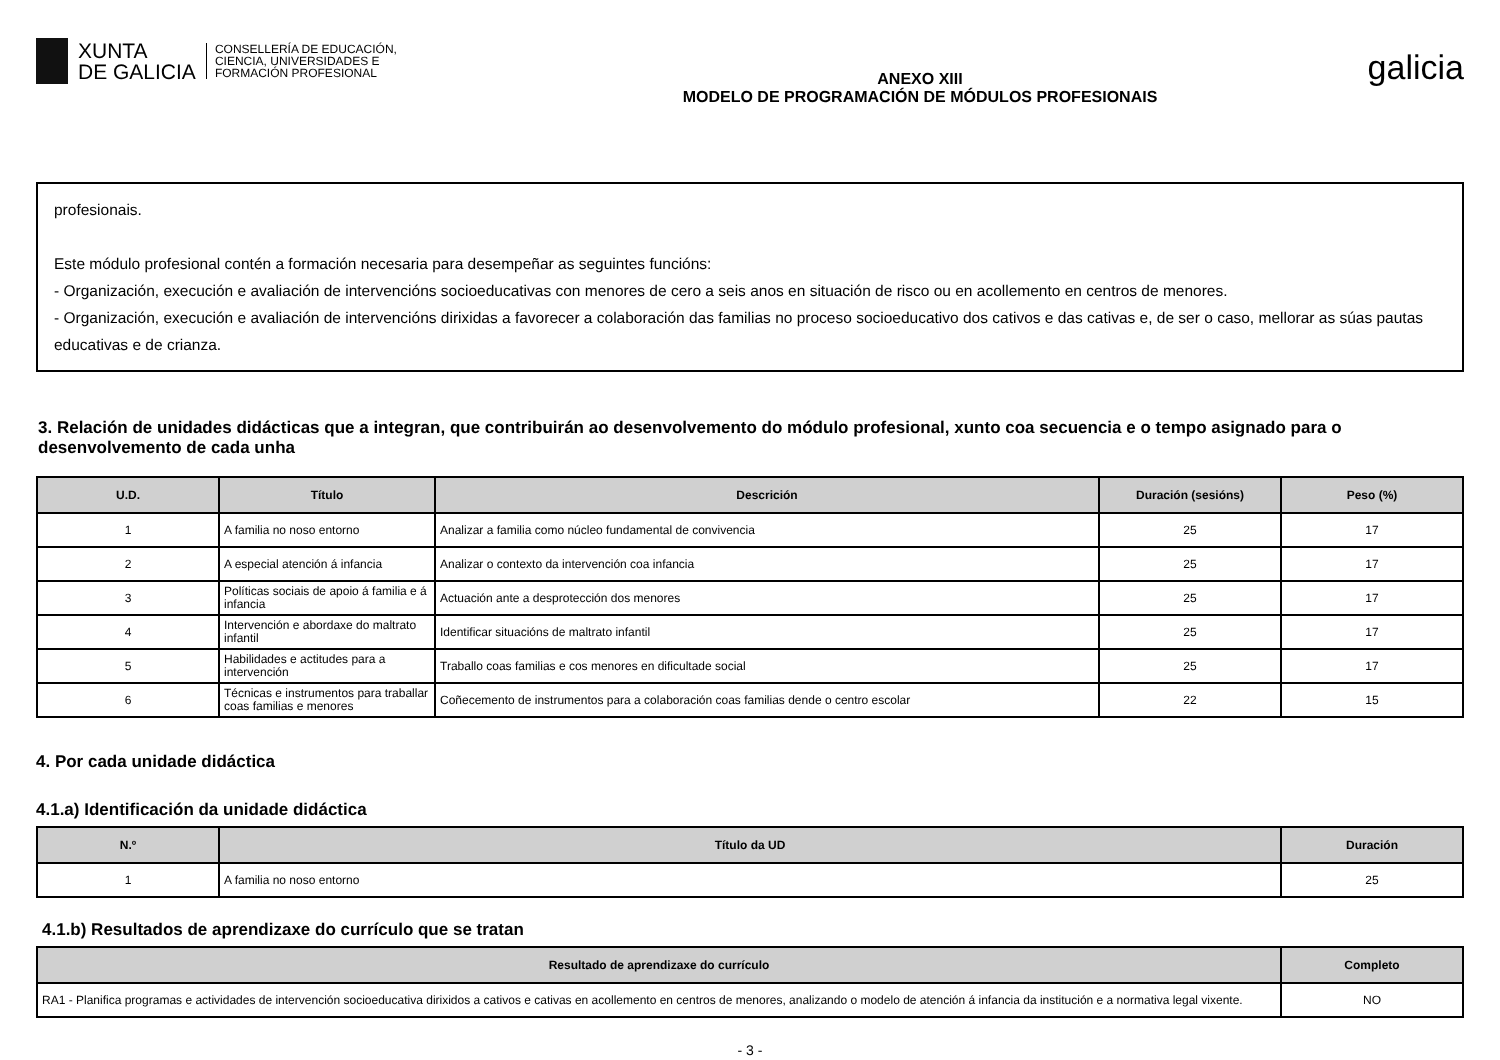XUNTA
DE GALICIA
CONSELLERÍA DE EDUCACIÓN,
CIENCIA, UNIVERSIDADES E
FORMACIÓN PROFESIONAL
ANEXO XIII
MODELO DE PROGRAMACIÓN DE MÓDULOS PROFESIONAIS
galicia
profesionais.
Este módulo profesional contén a formación necesaria para desempeñar as seguintes funcións:
- Organización, execución e avaliación de intervencións socioeducativas con menores de cero a seis anos en situación de risco ou en acollemento en centros de menores.
- Organización, execución e avaliación de intervencións dirixidas a favorecer a colaboración das familias no proceso socioeducativo dos cativos e das cativas e, de ser o caso, mellorar as súas pautas educativas e de crianza.
3. Relación de unidades didácticas que a integran, que contribuirán ao desenvolvemento do módulo profesional, xunto coa secuencia e o tempo asignado para o desenvolvemento de cada unha
| U.D. | Título | Descrición | Duración (sesións) | Peso (%) |
| --- | --- | --- | --- | --- |
| 1 | A familia no noso entorno | Analizar a familia como núcleo fundamental de convivencia | 25 | 17 |
| 2 | A especial atención á infancia | Analizar o contexto da intervención coa infancia | 25 | 17 |
| 3 | Políticas sociais de apoio á familia e á infancia | Actuación ante a desprotección dos menores | 25 | 17 |
| 4 | Intervención e abordaxe do maltrato infantil | Identificar situacións de maltrato infantil | 25 | 17 |
| 5 | Habilidades e actitudes para a intervención | Traballo coas familias e cos menores en dificultade social | 25 | 17 |
| 6 | Técnicas e instrumentos para traballar coas familias e menores | Coñecemento de instrumentos para a colaboración coas familias dende o centro escolar | 22 | 15 |
4. Por cada unidade didáctica
4.1.a) Identificación da unidade didáctica
| N.º | Título da UD | Duración |
| --- | --- | --- |
| 1 | A familia no noso entorno | 25 |
4.1.b) Resultados de aprendizaxe do currículo que se tratan
| Resultado de aprendizaxe do currículo | Completo |
| --- | --- |
| RA1 - Planifica programas e actividades de intervención socioeducativa dirixidos a cativos e cativas en acollemento en centros de menores, analizando o modelo de atención á infancia da institución e a normativa legal vixente. | NO |
- 3 -